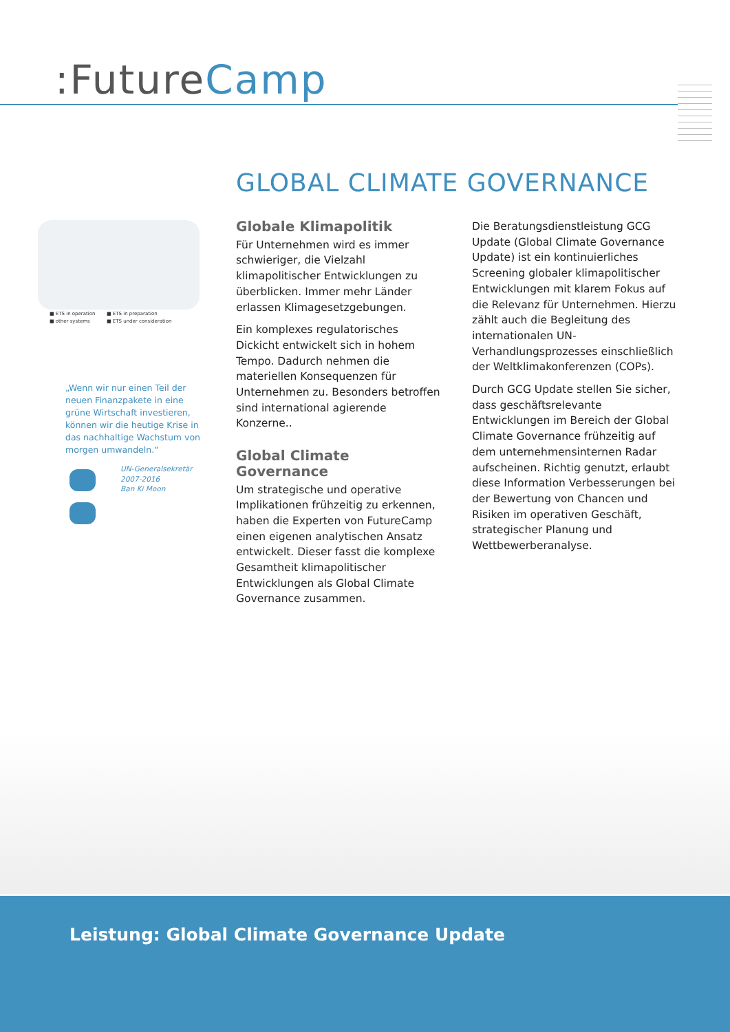:FutureCamp
GLOBAL CLIMATE GOVERNANCE
■ ETS in operation ■ ETS in preparation ■ other systems ■ ETS under consideration
„Wenn wir nur einen Teil der neuen Finanzpakete in eine grüne Wirtschaft investieren, können wir die heutige Krise in das nachhaltige Wachstum von morgen umwandeln.“
UN-Generalsekretär
2007-2016
Ban Ki Moon
Globale Klimapolitik
Für Unternehmen wird es immer schwieriger, die Vielzahl klimapolitischer Entwicklungen zu überblicken. Immer mehr Länder erlassen Klimagesetzgebungen.
Ein komplexes regulatorisches Dickicht entwickelt sich in hohem Tempo. Dadurch nehmen die materiellen Konsequenzen für Unternehmen zu. Besonders betroffen sind international agierende Konzerne..
Global Climate Governance
Um strategische und operative Implikationen frühzeitig zu erkennen, haben die Experten von FutureCamp einen eigenen analytischen Ansatz entwickelt. Dieser fasst die komplexe Gesamtheit klimapolitischer Entwicklungen als Global Climate Governance zusammen.
Die Beratungsdienstleistung GCG Update (Global Climate Governance Update) ist ein kontinuierliches Screening globaler klimapolitischer Entwicklungen mit klarem Fokus auf die Relevanz für Unternehmen. Hierzu zählt auch die Begleitung des internationalen UN-Verhandlungsprozesses einschließlich der Weltklimakonferenzen (COPs).
Durch GCG Update stellen Sie sicher, dass geschäftsrelevante Entwicklungen im Bereich der Global Climate Governance frühzeitig auf dem unternehmensinternen Radar aufscheinen. Richtig genutzt, erlaubt diese Information Verbesserungen bei der Bewertung von Chancen und Risiken im operativen Geschäft, strategischer Planung und Wettbewerberanalyse.
Leistung: Global Climate Governance Update